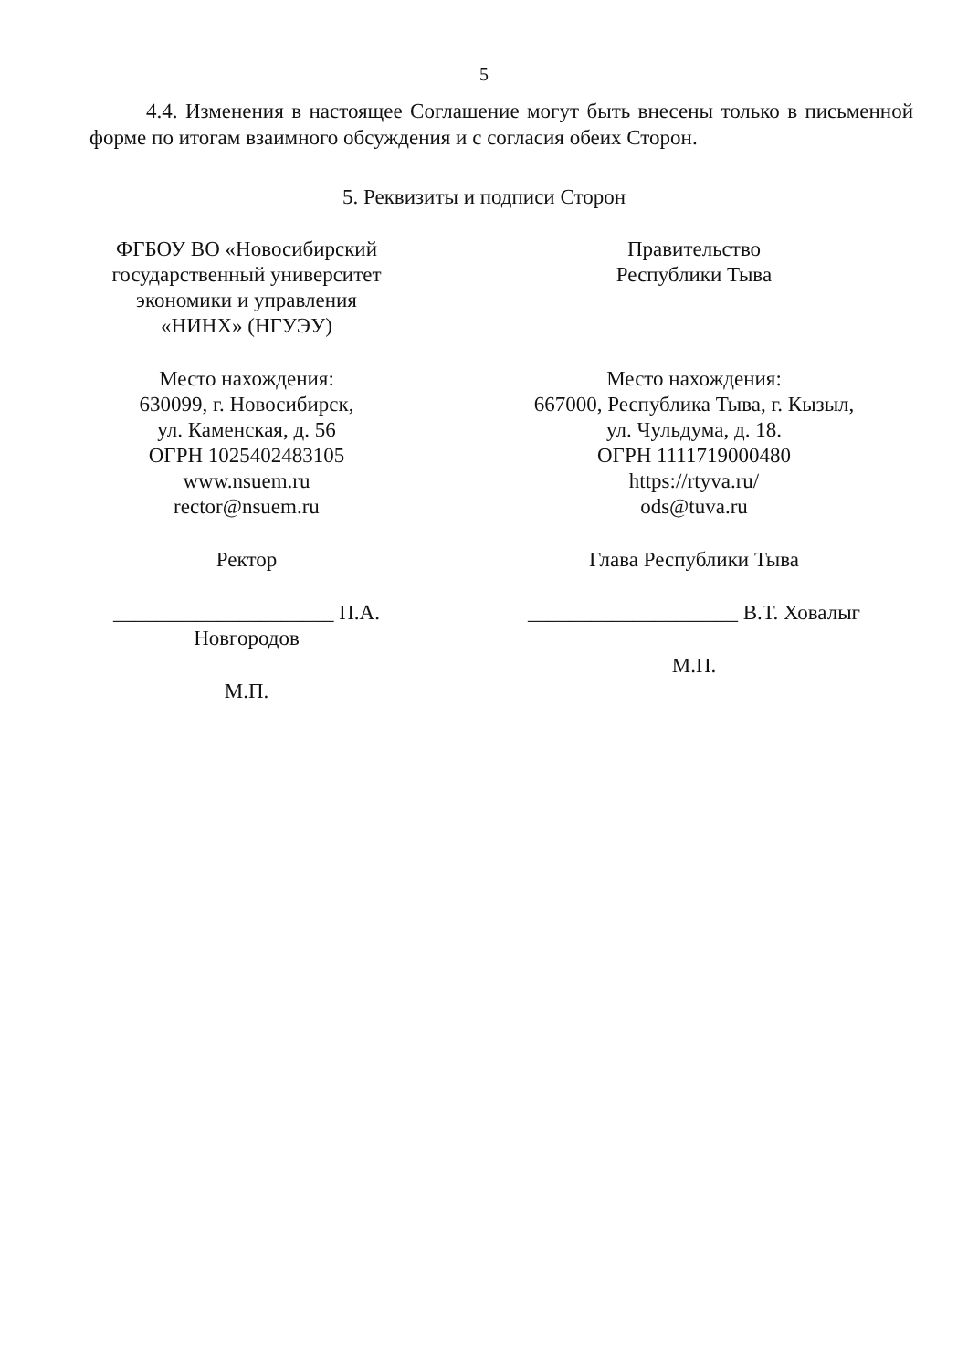5
4.4. Изменения в настоящее Соглашение могут быть внесены только в письменной форме по итогам взаимного обсуждения и с согласия обеих Сторон.
5. Реквизиты и подписи Сторон
ФГБОУ ВО «Новосибирский
государственный университет
экономики и управления
«НИНХ» (НГУЭУ)
Место нахождения:
630099, г. Новосибирск,
ул. Каменская, д. 56
ОГРН 1025402483105
www.nsuem.ru
rector@nsuem.ru
Ректор
_____________________ П.А. Новгородов
М.П.
Правительство
Республики Тыва
Место нахождения:
667000, Республика Тыва, г. Кызыл,
ул. Чульдума, д. 18.
ОГРН 1111719000480
https://rtyva.ru/
ods@tuva.ru
Глава Республики Тыва
____________________ В.Т. Ховалыг
М.П.